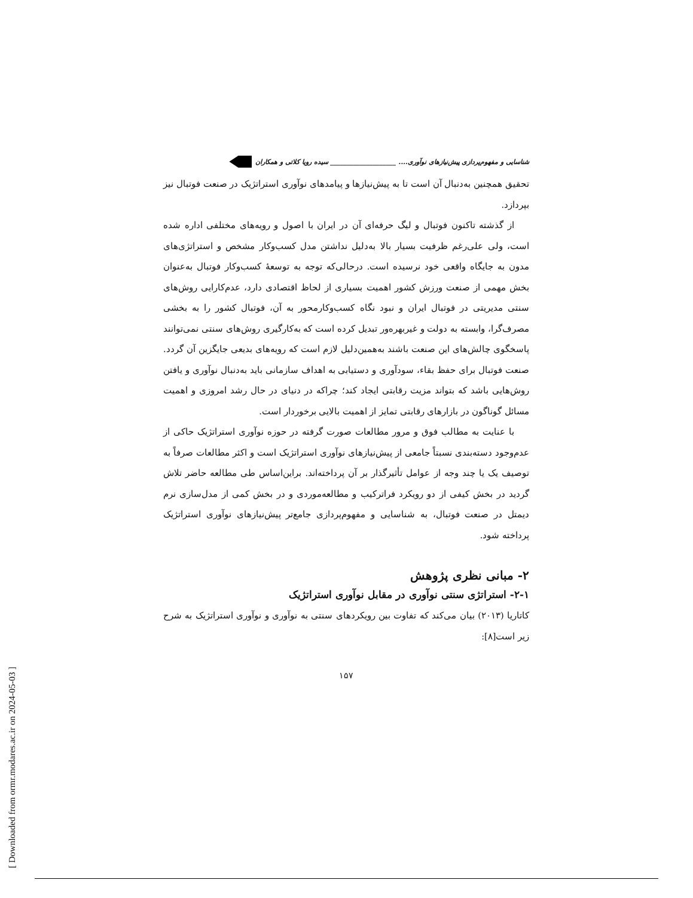[ Downloaded from ormr.modares.ac.ir on 2024-05-03 ]
شناسایی و مفهوم‌پردازی پیش‌نیازهای نوآوری.... ____________________ سیده رویا کلاتی و همکاران
تحقیق همچنین به‌دنبال آن است تا به پیش‌نیازها و پیامدهای نوآوری استراتژیک در صنعت فوتبال نیز بپردازد.
از گذشته تاکنون فوتبال و لیگ حرفه‌ای آن در ایران با اصول و رویه‌های مختلفی اداره شده است، ولی علی‌رغم ظرفیت بسیار بالا به‌دلیل نداشتن مدل کسب‌وکار مشخص و استراتژی‌های مدون به جایگاه واقعی خود نرسیده است. درحالی‌که توجه به توسعهٔ کسب‌وکار فوتبال به‌عنوان بخش مهمی از صنعت ورزش کشور اهمیت بسیاری از لحاظ اقتصادی دارد، عدم‌کارایی روش‌های سنتی مدیریتی در فوتبال ایران و نبود نگاه کسب‌وکارمحور به آن، فوتبال کشور را به بخشی مصرف‌گرا، وابسته به دولت و غیربهره‌ور تبدیل کرده است که به‌کارگیری روش‌های سنتی نمی‌توانند پاسخگوی چالش‌های این صنعت باشند به‌همین‌دلیل لازم است که رویه‌های بدیعی جایگزین آن گردد. صنعت فوتبال برای حفظ بقاء، سودآوری و دستیابی به اهداف سازمانی باید به‌دنبال نوآوری و یافتن روش‌هایی باشد که بتواند مزیت رقابتی ایجاد کند؛ چراکه در دنیای در حال رشد امروزی و اهمیت مسائل گوناگون در بازارهای رقابتی تمایز از اهمیت بالایی برخوردار است.
با عنایت به مطالب فوق و مرور مطالعات صورت گرفته در حوزه نوآوری استراتژیک حاکی از عدم‌وجود دسته‌بندی نسبتاً جامعی از پیش‌نیازهای نوآوری استراتژیک است و اکثر مطالعات صرفاً به توصیف یک یا چند وجه از عوامل تأثیرگذار بر آن پرداخته‌اند. براین‌اساس طی مطالعه حاضر تلاش گردید در بخش کیفی از دو رویکرد فراترکیب و مطالعه‌موردی و در بخش کمی از مدل‌سازی نرم دیمتل در صنعت فوتبال، به شناسایی و مفهوم‌پردازی جامع‌تر پیش‌نیازهای نوآوری استراتژیک پرداخته شود.
۲- مبانی نظری پژوهش
۲-۱- استراتژی سنتی نوآوری در مقابل نوآوری استراتژیک
کاتاریا (۲۰۱۳) بیان می‌کند که تفاوت بین رویکردهای سنتی به نوآوری و نوآوری استراتژیک به شرح زیر است[۸]:
۱۵۷